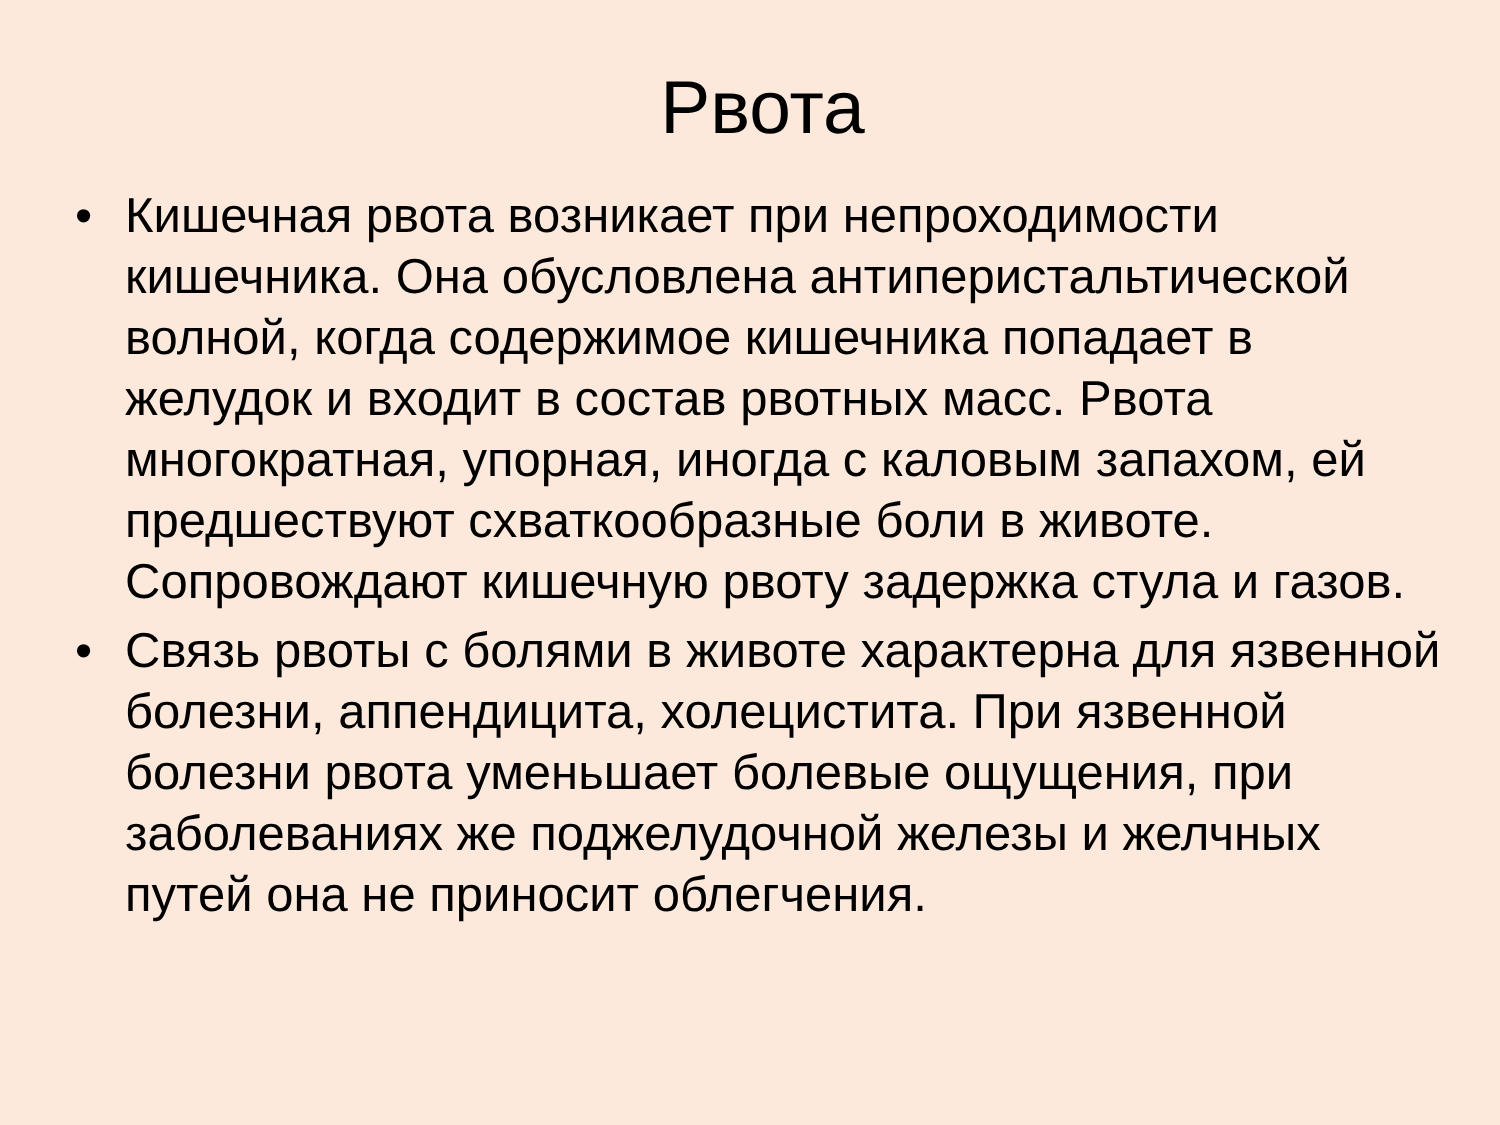Рвота
• Кишечная рвота возникает при непроходимости кишечника. Она обусловлена антиперистальтической волной, когда содержимое кишечника попадает в желудок и входит в состав рвотных масс. Рвота многократная, упорная, иногда с каловым запахом, ей предшествуют схваткообразные боли в животе. Сопровождают кишечную рвоту задержка стула и газов.
• Связь рвоты с болями в животе характерна для язвенной болезни, аппендицита, холецистита. При язвенной болезни рвота уменьшает болевые ощущения, при заболеваниях же поджелудочной железы и желчных путей она не приносит облегчения.